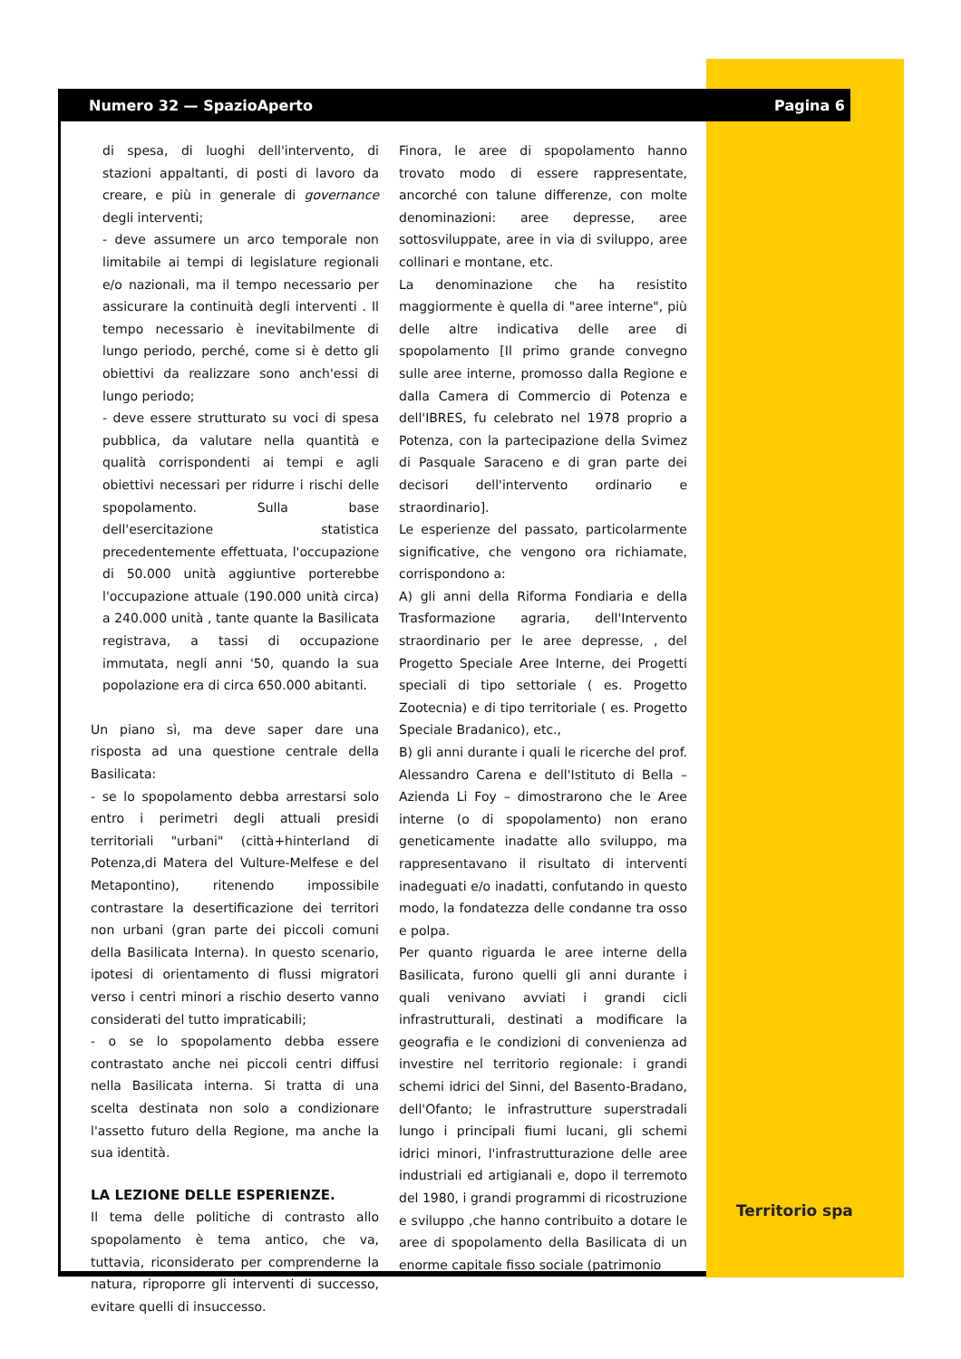Numero 32 — SpazioAperto Pagina 6
di spesa, di luoghi dell'intervento, di stazioni appaltanti, di posti di lavoro da creare, e più in generale di governance degli interventi;
- deve assumere un arco temporale non limitabile ai tempi di legislature regionali e/o nazionali, ma il tempo necessario per assicurare la continuità degli interventi . Il tempo necessario è inevitabilmente di lungo periodo, perché, come si è detto gli obiettivi da realizzare sono anch'essi di lungo periodo;
- deve essere strutturato su voci di spesa pubblica, da valutare nella quantità e qualità corrispondenti ai tempi e agli obiettivi necessari per ridurre i rischi delle spopolamento. Sulla base dell'esercitazione statistica precedentemente effettuata, l'occupazione di 50.000 unità aggiuntive porterebbe l'occupazione attuale (190.000 unità circa) a 240.000 unità , tante quante la Basilicata registrava, a tassi di occupazione immutata, negli anni '50, quando la sua popolazione era di circa 650.000 abitanti.
Un piano sì, ma deve saper dare una risposta ad una questione centrale della Basilicata:
- se lo spopolamento debba arrestarsi solo entro i perimetri degli attuali presidi territoriali "urbani" (città+hinterland di Potenza,di Matera del Vulture-Melfese e del Metapontino), ritenendo impossibile contrastare la desertificazione dei territori non urbani (gran parte dei piccoli comuni della Basilicata Interna). In questo scenario, ipotesi di orientamento di flussi migratori verso i centri minori a rischio deserto vanno considerati del tutto impraticabili;
- o se lo spopolamento debba essere contrastato anche nei piccoli centri diffusi nella Basilicata interna. Si tratta di una scelta destinata non solo a condizionare l'assetto futuro della Regione, ma anche la sua identità.
LA LEZIONE DELLE ESPERIENZE.
Il tema delle politiche di contrasto allo spopolamento è tema antico, che va, tuttavia, riconsiderato per comprenderne la natura, riproporre gli interventi di successo, evitare quelli di insuccesso.
Finora, le aree di spopolamento hanno trovato modo di essere rappresentate, ancorché con talune differenze, con molte denominazioni: aree depresse, aree sottosviluppate, aree in via di sviluppo, aree collinari e montane, etc.
La denominazione che ha resistito maggiormente è quella di "aree interne", più delle altre indicativa delle aree di spopolamento [Il primo grande convegno sulle aree interne, promosso dalla Regione e dalla Camera di Commercio di Potenza e dell'IBRES, fu celebrato nel 1978 proprio a Potenza, con la partecipazione della Svimez di Pasquale Saraceno e di gran parte dei decisori dell'intervento ordinario e straordinario].
Le esperienze del passato, particolarmente significative, che vengono ora richiamate, corrispondono a:
A) gli anni della Riforma Fondiaria e della Trasformazione agraria, dell'Intervento straordinario per le aree depresse, , del Progetto Speciale Aree Interne, dei Progetti speciali di tipo settoriale ( es. Progetto Zootecnia) e di tipo territoriale ( es. Progetto Speciale Bradanico), etc.,
B) gli anni durante i quali le ricerche del prof. Alessandro Carena e dell'Istituto di Bella – Azienda Li Foy – dimostrarono che le Aree interne (o di spopolamento) non erano geneticamente inadatte allo sviluppo, ma rappresentavano il risultato di interventi inadeguati e/o inadatti, confutando in questo modo, la fondatezza delle condanne tra osso e polpa.
Per quanto riguarda le aree interne della Basilicata, furono quelli gli anni durante i quali venivano avviati i grandi cicli infrastrutturali, destinati a modificare la geografia e le condizioni di convenienza ad investire nel territorio regionale: i grandi schemi idrici del Sinni, del Basento-Bradano, dell'Ofanto; le infrastrutture superstradali lungo i principali fiumi lucani, gli schemi idrici minori, l'infrastrutturazione delle aree industriali ed artigianali e, dopo il terremoto del 1980, i grandi programmi di ricostruzione e sviluppo ,che hanno contribuito a dotare le aree di spopolamento della Basilicata di un enorme capitale fisso sociale (patrimonio
Territorio spa